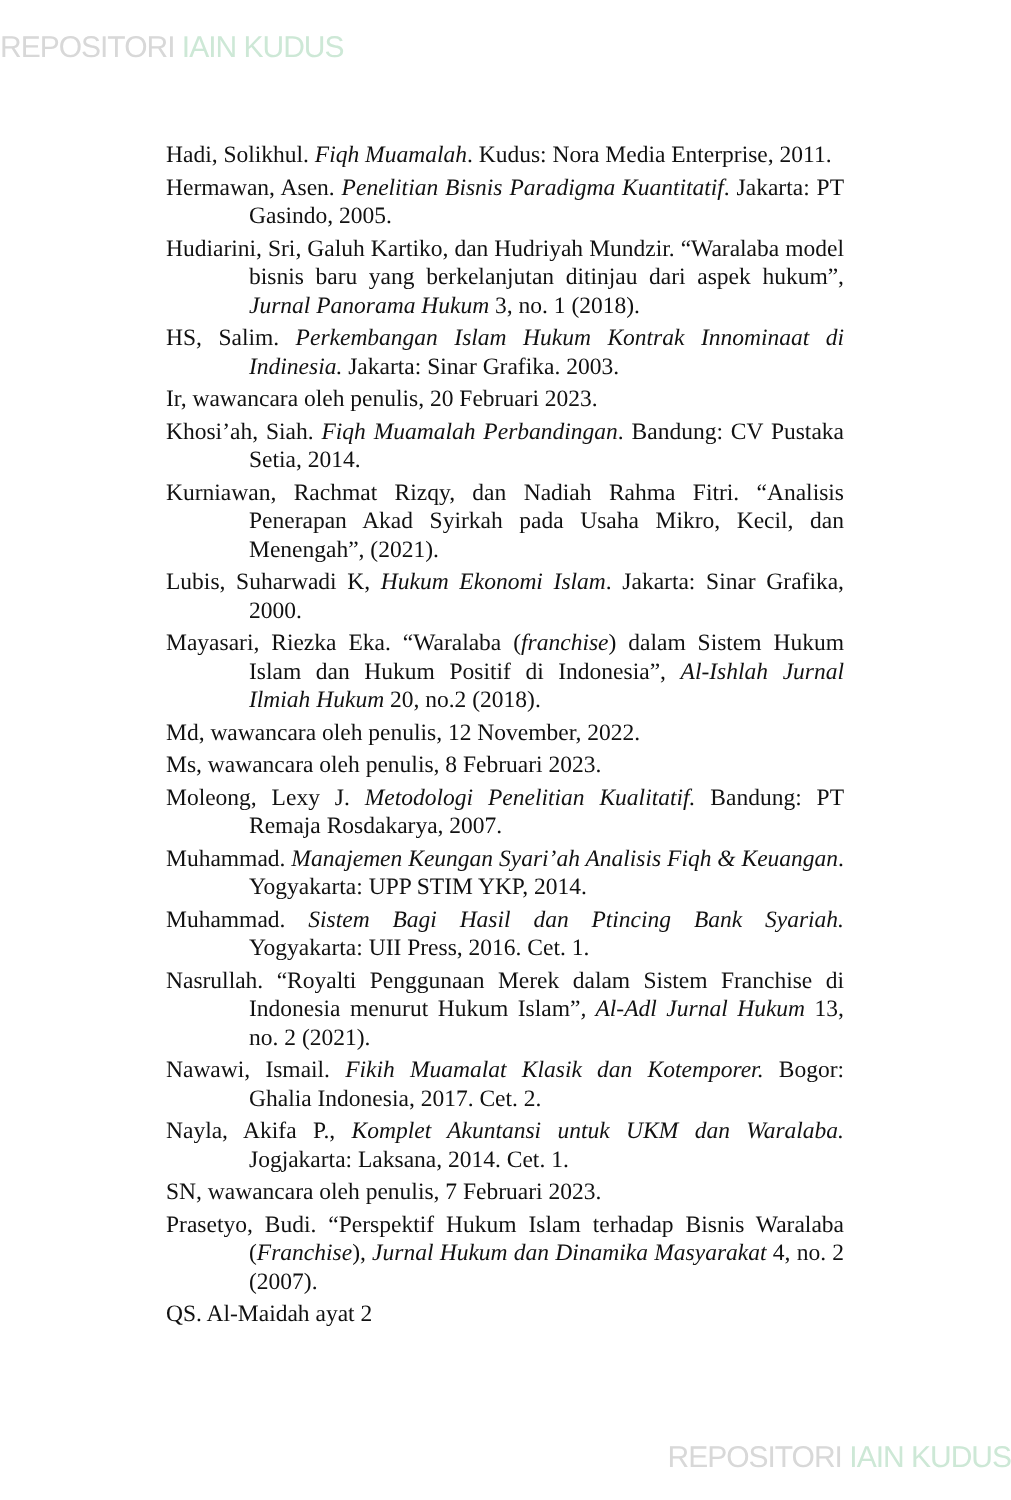REPOSITORI IAIN KUDUS
Hadi, Solikhul. Fiqh Muamalah. Kudus: Nora Media Enterprise, 2011.
Hermawan, Asen. Penelitian Bisnis Paradigma Kuantitatif. Jakarta: PT Gasindo, 2005.
Hudiarini, Sri, Galuh Kartiko, dan Hudriyah Mundzir. “Waralaba model bisnis baru yang berkelanjutan ditinjau dari aspek hukum”, Jurnal Panorama Hukum 3, no. 1 (2018).
HS, Salim. Perkembangan Islam Hukum Kontrak Innominaat di Indinesia. Jakarta: Sinar Grafika. 2003.
Ir, wawancara oleh penulis, 20 Februari 2023.
Khosi’ah, Siah. Fiqh Muamalah Perbandingan. Bandung: CV Pustaka Setia, 2014.
Kurniawan, Rachmat Rizqy, dan Nadiah Rahma Fitri. “Analisis Penerapan Akad Syirkah pada Usaha Mikro, Kecil, dan Menengah”, (2021).
Lubis, Suharwadi K, Hukum Ekonomi Islam. Jakarta: Sinar Grafika, 2000.
Mayasari, Riezka Eka. “Waralaba (franchise) dalam Sistem Hukum Islam dan Hukum Positif di Indonesia”, Al-Ishlah Jurnal Ilmiah Hukum 20, no.2 (2018).
Md, wawancara oleh penulis, 12 November, 2022.
Ms, wawancara oleh penulis, 8 Februari 2023.
Moleong, Lexy J. Metodologi Penelitian Kualitatif. Bandung: PT Remaja Rosdakarya, 2007.
Muhammad. Manajemen Keungan Syari’ah Analisis Fiqh & Keuangan. Yogyakarta: UPP STIM YKP, 2014.
Muhammad. Sistem Bagi Hasil dan Ptincing Bank Syariah. Yogyakarta: UII Press, 2016. Cet. 1.
Nasrullah. “Royalti Penggunaan Merek dalam Sistem Franchise di Indonesia menurut Hukum Islam”, Al-Adl Jurnal Hukum 13, no. 2 (2021).
Nawawi, Ismail. Fikih Muamalat Klasik dan Kotemporer. Bogor: Ghalia Indonesia, 2017. Cet. 2.
Nayla, Akifa P., Komplet Akuntansi untuk UKM dan Waralaba. Jogjakarta: Laksana, 2014. Cet. 1.
SN, wawancara oleh penulis, 7 Februari 2023.
Prasetyo, Budi. “Perspektif Hukum Islam terhadap Bisnis Waralaba (Franchise), Jurnal Hukum dan Dinamika Masyarakat 4, no. 2 (2007).
QS. Al-Maidah ayat 2
REPOSITORI IAIN KUDUS